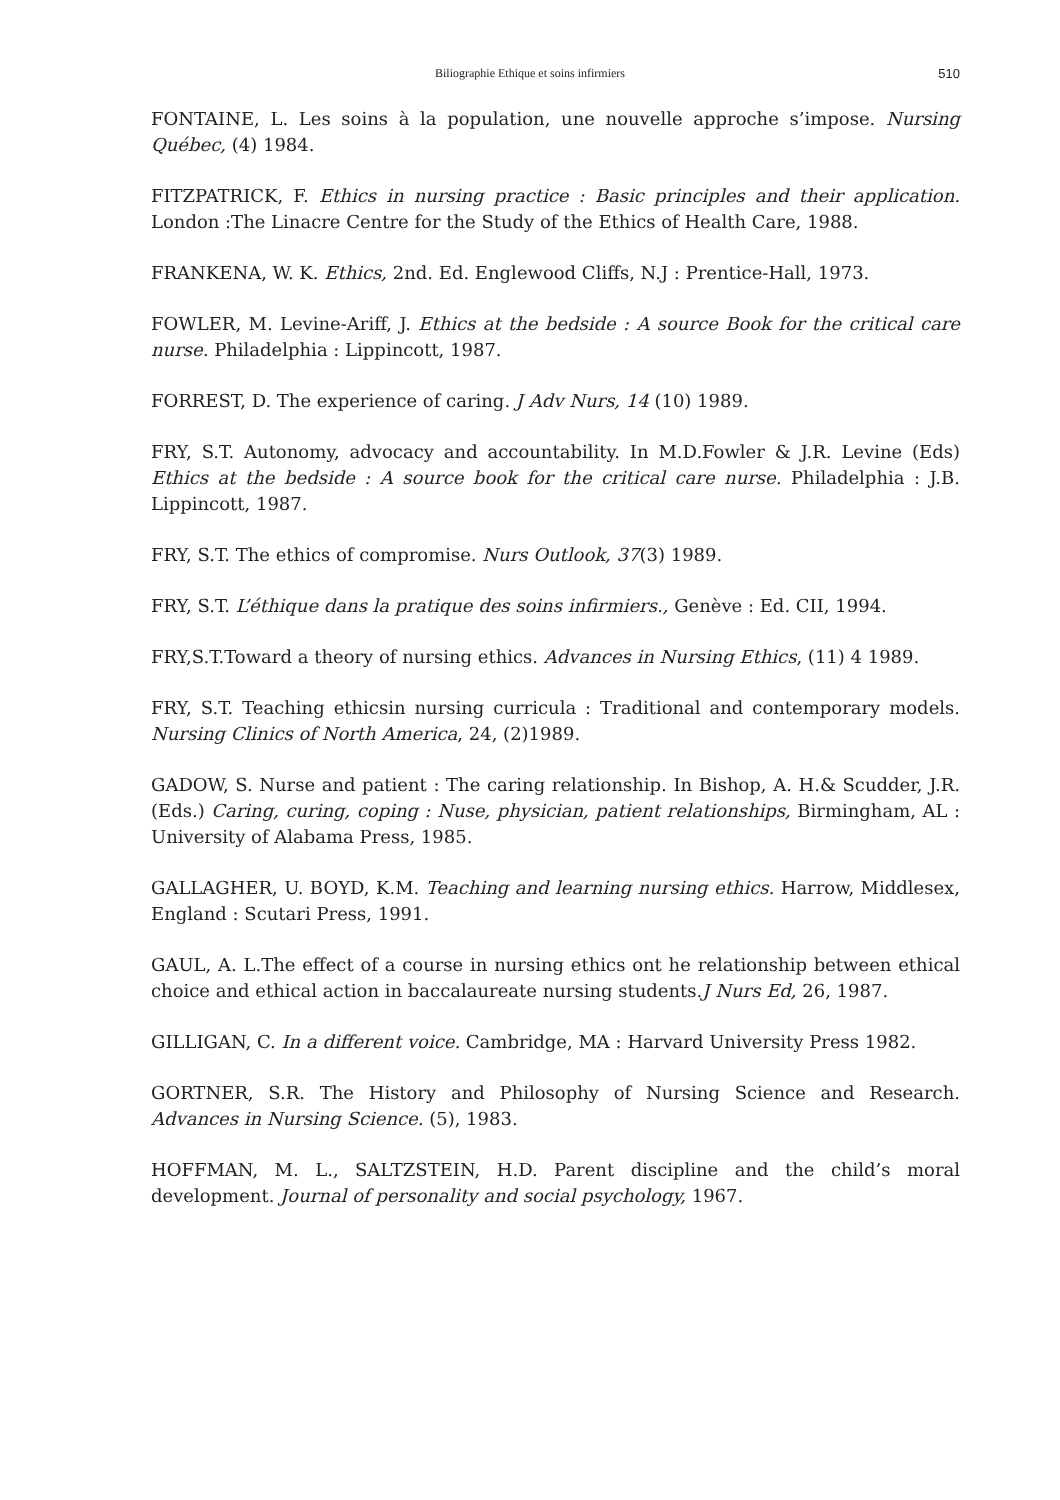Biliographie Ethique et soins infirmiers
510
FONTAINE, L. Les soins à la population, une nouvelle approche s’impose. Nursing Québec, (4) 1984.
FITZPATRICK, F. Ethics in nursing practice : Basic principles and their application. London :The Linacre Centre for the Study of the Ethics of Health Care, 1988.
FRANKENA, W. K. Ethics, 2nd. Ed. Englewood Cliffs, N.J : Prentice-Hall, 1973.
FOWLER, M. Levine-Ariff, J. Ethics at the bedside : A source Book for the critical care nurse. Philadelphia : Lippincott, 1987.
FORREST, D. The experience of caring. J Adv Nurs, 14 (10) 1989.
FRY, S.T. Autonomy, advocacy and accountability. In M.D.Fowler & J.R. Levine (Eds) Ethics at the bedside : A source book for the critical care nurse. Philadelphia : J.B. Lippincott, 1987.
FRY, S.T. The ethics of compromise. Nurs Outlook, 37(3) 1989.
FRY, S.T. L’éthique dans la pratique des soins infirmiers., Genève : Ed. CII, 1994.
FRY,S.T.Toward a theory of nursing ethics. Advances in Nursing Ethics, (11) 4 1989.
FRY, S.T. Teaching ethicsin nursing curricula : Traditional and contemporary models. Nursing Clinics of North America, 24, (2)1989.
GADOW, S. Nurse and patient : The caring relationship. In Bishop, A. H.& Scudder, J.R. (Eds.) Caring, curing, coping : Nuse, physician, patient relationships, Birmingham, AL : University of Alabama Press, 1985.
GALLAGHER, U. BOYD, K.M. Teaching and learning nursing ethics. Harrow, Middlesex, England : Scutari Press, 1991.
GAUL, A. L.The effect of a course in nursing ethics ont he relationship between ethical choice and ethical action in baccalaureate nursing students.J Nurs Ed, 26, 1987.
GILLIGAN, C. In a different voice. Cambridge, MA : Harvard University Press 1982.
GORTNER, S.R. The History and Philosophy of Nursing Science and Research. Advances in Nursing Science. (5), 1983.
HOFFMAN, M. L., SALTZSTEIN, H.D. Parent discipline and the child’s moral development. Journal of personality and social psychology, 1967.